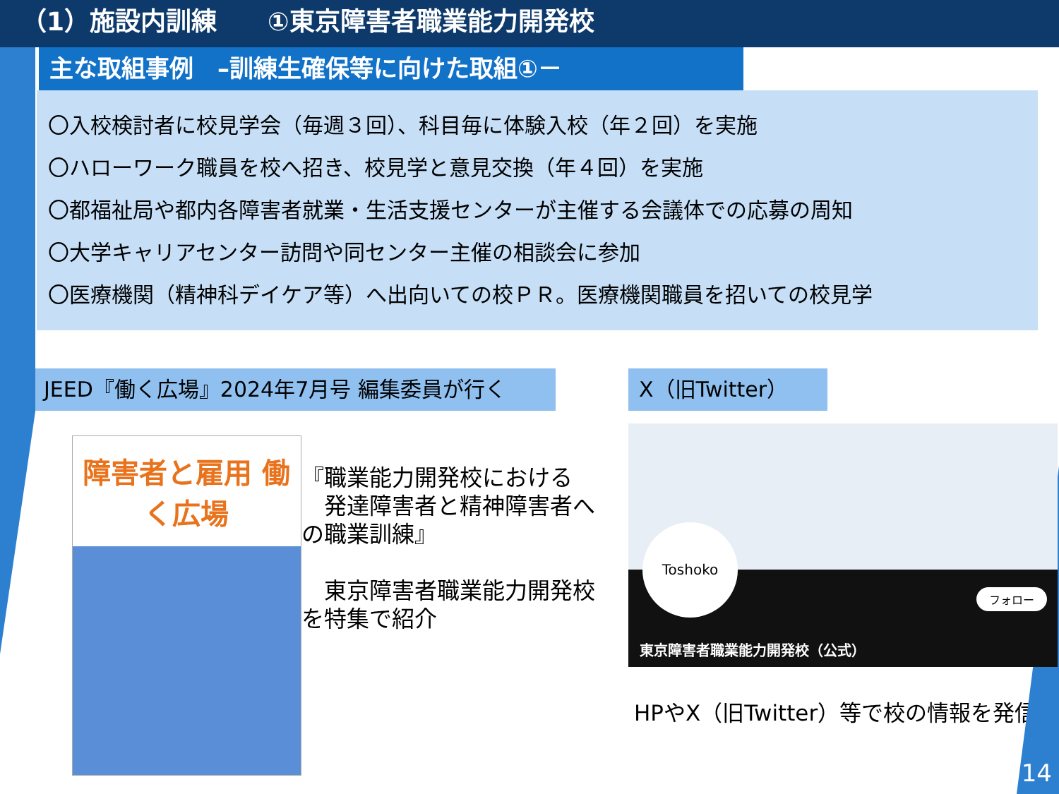（1）施設内訓練　　①東京障害者職業能力開発校
主な取組事例　–訓練生確保等に向けた取組①－
〇入校検討者に校見学会（毎週３回）、科目毎に体験入校（年２回）を実施
〇ハローワーク職員を校へ招き、校見学と意見交換（年４回）を実施
〇都福祉局や都内各障害者就業・生活支援センターが主催する会議体での応募の周知
〇大学キャリアセンター訪問や同センター主催の相談会に参加
〇医療機関（精神科デイケア等）へ出向いての校ＰＲ。医療機関職員を招いての校見学
JEED『働く広場』2024年7月号 編集委員が行く
障害者と雇用 働く広場
『職業能力開発校における
　発達障害者と精神障害者への職業訓練』
　東京障害者職業能力開発校を特集で紹介
X（旧Twitter）
Toshoko
フォロー
東京障害者職業能力開発校（公式）
HPやX（旧Twitter）等で校の情報を発信
14